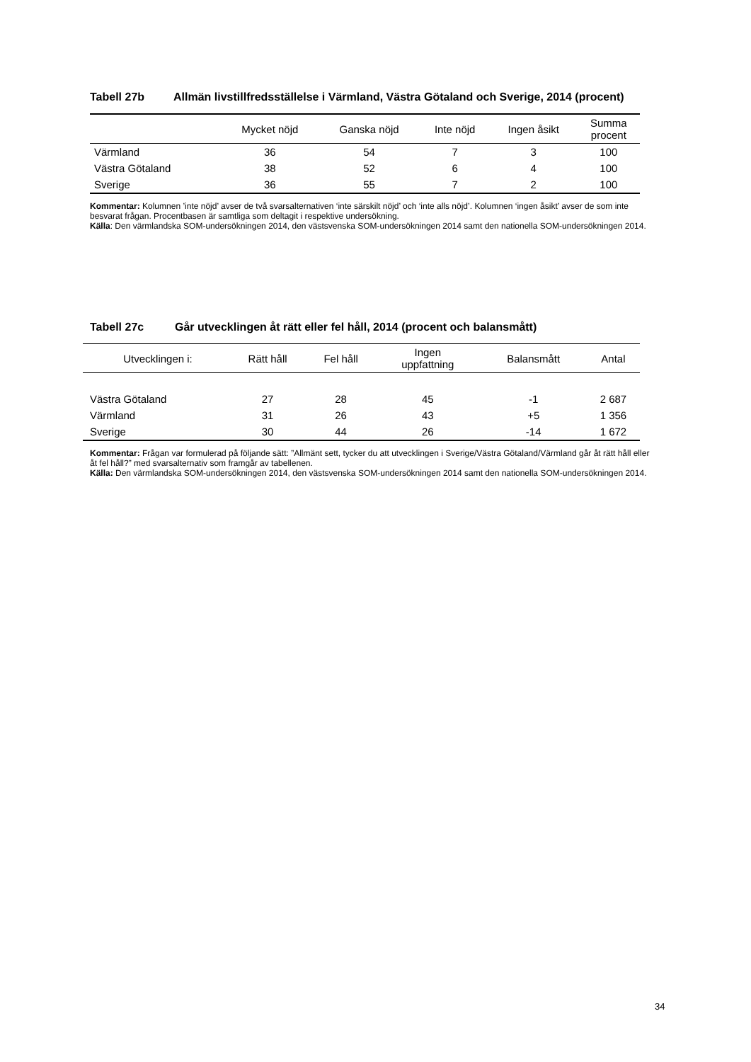Tabell 27b Allmän livstillfredsställelse i Värmland, Västra Götaland och Sverige, 2014 (procent)
| | Mycket nöjd | Ganska nöjd | Inte nöjd | Ingen åsikt | Summa procent |
| --- | --- | --- | --- | --- | --- |
| Värmland | 36 | 54 | 7 | 3 | 100 |
| Västra Götaland | 38 | 52 | 6 | 4 | 100 |
| Sverige | 36 | 55 | 7 | 2 | 100 |
Kommentar: Kolumnen ’inte nöjd’ avser de två svarsalternativen ‘inte särskilt nöjd’ och ‘inte alls nöjd’. Kolumnen ‘ingen åsikt’ avser de som inte besvarat frågan. Procentbasen är samtliga som deltagit i respektive undersökning.
Källa: Den värmlandska SOM-undersökningen 2014, den västsvenska SOM-undersökningen 2014 samt den nationella SOM-undersökningen 2014.
Tabell 27c Går utvecklingen åt rätt eller fel håll, 2014 (procent och balansmått)
| Utvecklingen i: | Rätt håll | Fel håll | Ingen uppfattning | Balansmått | Antal |
| --- | --- | --- | --- | --- | --- |
| Västra Götaland | 27 | 28 | 45 | -1 | 2 687 |
| Värmland | 31 | 26 | 43 | +5 | 1 356 |
| Sverige | 30 | 44 | 26 | -14 | 1 672 |
Kommentar: Frågan var formulerad på följande sätt: ”Allmänt sett, tycker du att utvecklingen i Sverige/Västra Götaland/Värmland går åt rätt håll eller åt fel håll?” med svarsalternativ som framgår av tabellenen.
Källa: Den värmlandska SOM-undersökningen 2014, den västsvenska SOM-undersökningen 2014 samt den nationella SOM-undersökningen 2014.
34